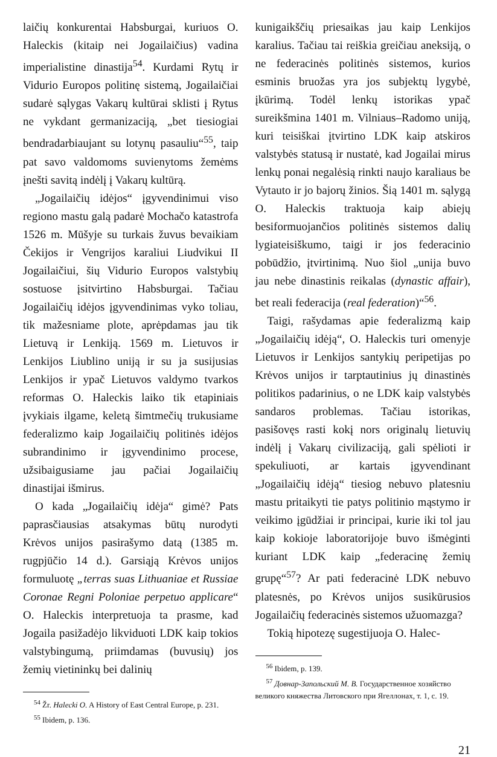laičių konkurentai Habsburgai, kuriuos O. Haleckis (kitaip nei Jogailaičius) vadina imperialistine dinastija<sup>54</sup>. Kurdami Rytų ir Vidurio Europos politinę sistemą, Jogailaičiai sudarė sąlygas Vakarų kultūrai sklisti į Rytus ne vykdant germanizaciją, „bet tiesiogiai bendradarbiaujant su lotynų pasauliu“<sup>55</sup>, taip pat savo valdomoms suvienytoms žemėms įnešti savitą indėlį į Vakarų kultūrą.
„Jogailaičių idėjos“ įgyvendinimui viso regiono mastu galą padarė Mochačo katastrofa 1526 m. Mūšyje su turkais žuvus bevaikiam Čekijos ir Vengrijos karaliui Liudvikui II Jogailaičiui, šių Vidurio Europos valstybių sostuose įsitvirtino Habsburgai. Tačiau Jogailaičių idėjos įgyvendinimas vyko toliau, tik mažesniame plote, aprėpdamas jau tik Lietuvą ir Lenkiją. 1569 m. Lietuvos ir Lenkijos Liublino uniją ir su ja susijusias Lenkijos ir ypač Lietuvos valdymo tvarkos reformas O. Haleckis laiko tik etapiniais įvykiais ilgame, keletą šimtmečių trukusiame federalizmo kaip Jogailaičių politinės idėjos subrandinimo ir įgyvendinimo procese, užsibaigusiame jau pačiai Jogailaičių dinastijai išmirus.
O kada „Jogailaičių idėja“ gimė? Pats paprasčiausias atsakymas būtų nurodyti Krėvos unijos pasirašymo datą (1385 m. rugpjūčio 14 d.). Garsiąją Krėvos unijos formuluotę „terras suas Lithuaniae et Russiae Coronae Regni Poloniae perpetuo applicare“ O. Haleckis interpretuoja ta prasme, kad Jogaila pasižadėjo likviduoti LDK kaip tokios valstybingumą, priimdamas (buvusių) jos žemių vietininkų bei dalinių
<sup>54</sup> Žr. Halecki O. A History of East Central Europe, p. 231.
<sup>55</sup> Ibidem, p. 136.
kunigaikščių priesaikas jau kaip Lenkijos karalius. Tačiau tai reiškia greičiau aneksiją, o ne federacinės politinės sistemos, kurios esminis bruožas yra jos subjektų lygybė, įkūrimą. Todėl lenkų istorikas ypač sureikšmina 1401 m. Vilniaus–Radomo uniją, kuri teisiškai įtvirtino LDK kaip atskiros valstybės statusą ir nustatė, kad Jogailai mirus lenkų ponai negalėsią rinkti naujo karaliaus be Vytauto ir jo bajorų žinios. Šią 1401 m. sąlygą O. Haleckis traktuoja kaip abiejų besiformuojančios politinės sistemos dalių lygiateisiškumo, taigi ir jos federacinio pobūdžio, įtvirtinimą. Nuo šiol „unija buvo jau nebe dinastinis reikalas (dynastic affair), bet reali federacija (real federation)“<sup>56</sup>.
Taigi, rašydamas apie federalizmą kaip „Jogailaičių idėją“, O. Haleckis turi omenyje Lietuvos ir Lenkijos santykių peripetijas po Krėvos unijos ir tarptautinius jų dinastinės politikos padarinius, o ne LDK kaip valstybės sandaros problemas. Tačiau istorikas, pasišovęs rasti kokį nors originalų lietuvių indėlį į Vakarų civilizaciją, gali spėlioti ir spekuliuoti, ar kartais įgyvendinant „Jogailaičių idėją“ tiesiog nebuvo platesniu mastu pritaikyti tie patys politinio mąstymo ir veikimo įgūdžiai ir principai, kurie iki tol jau kaip kokioje laboratorijoje buvo išmėginti kuriant LDK kaip „federacinę žemių grupę“<sup>57</sup>? Ar pati federacinė LDK nebuvo platesnės, po Krėvos unijos susikūrusios Jogailaičių federacinės sistemos užuomazga?
Tokią hipotezę sugestijuoja O. Halec-
<sup>56</sup> Ibidem, p. 139.
<sup>57</sup> Довнар-Запольский М. В. Государственное хозяйство великого княжества Литовского при Ягеллонах, т. 1, с. 19.
21